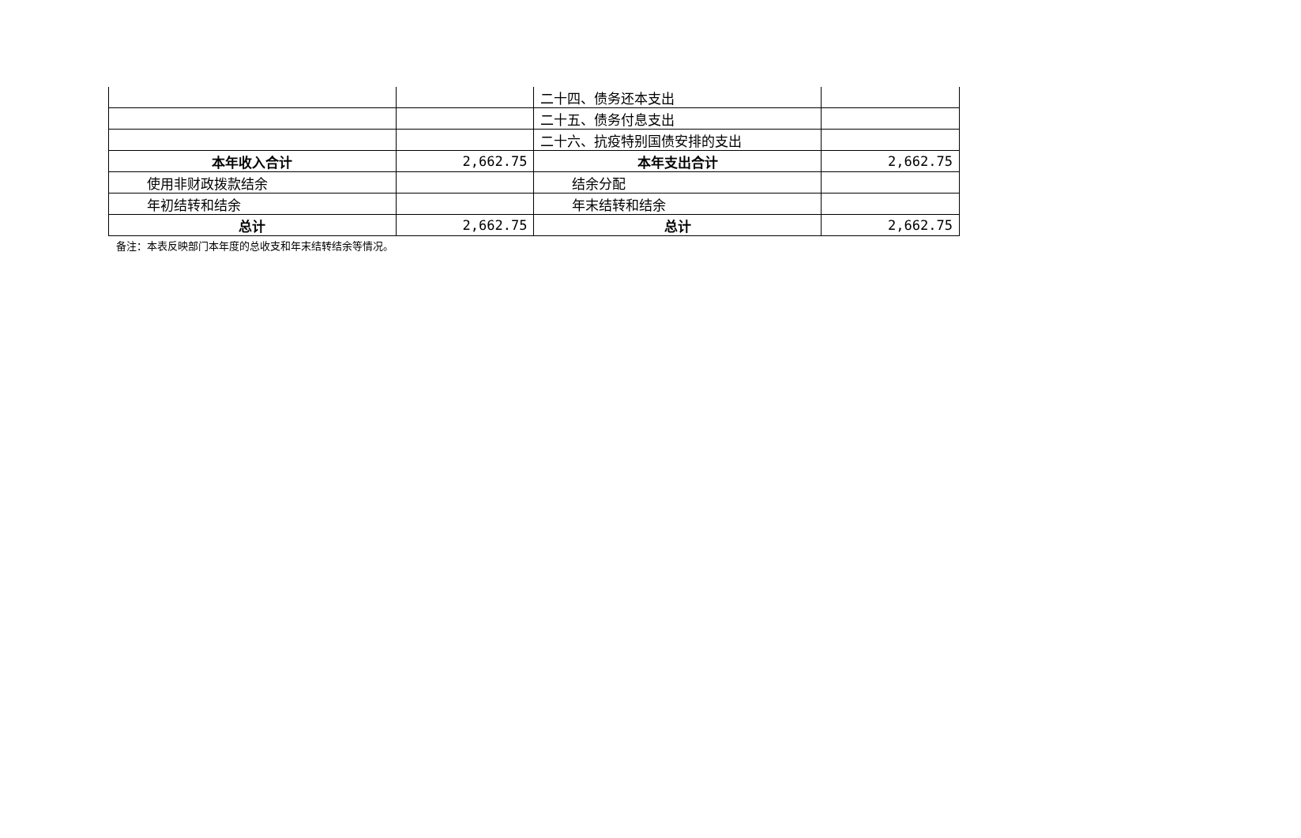| | | 二十四、债务还本支出 | |
| | | 二十五、债务付息支出 | |
| | | 二十六、抗疫特别国债安排的支出 | |
| 本年收入合计 | 2,662.75 | 本年支出合计 | 2,662.75 |
| 使用非财政拨款结余 | | 结余分配 | |
| 年初结转和结余 | | 年末结转和结余 | |
| 总计 | 2,662.75 | 总计 | 2,662.75 |
备注：本表反映部门本年度的总收支和年末结转结余等情况。